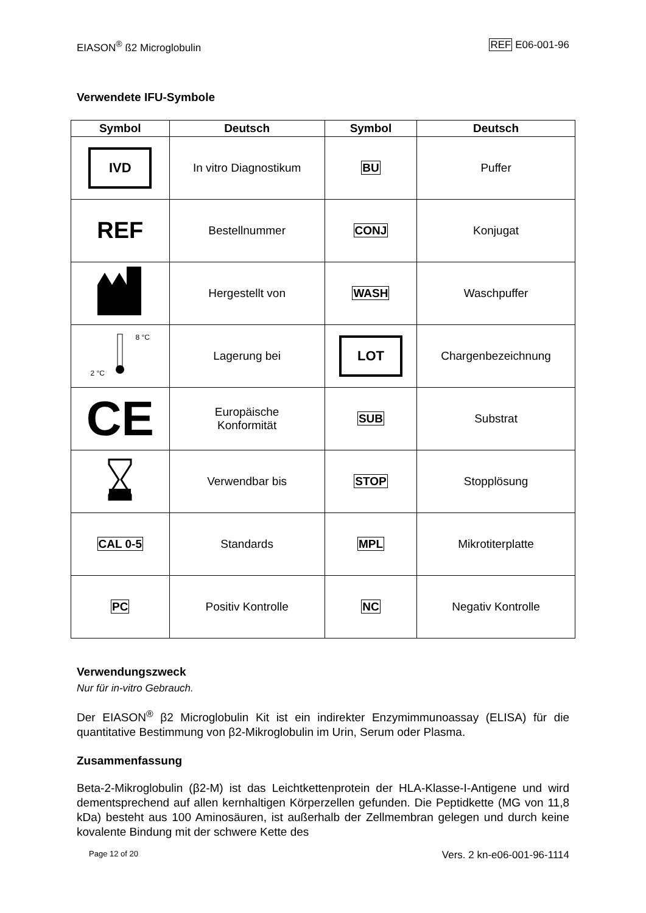EIASON<sup>®</sup> ß2 Microglobulin REF E06-001-96
Verwendete IFU-Symbole
| Symbol | Deutsch | Symbol | Deutsch |
| --- | --- | --- | --- |
| IVD | In vitro Diagnostikum | BU | Puffer |
| REF | Bestellnummer | CONJ | Konjugat |
| | Hergestellt von | WASH | Waschpuffer |
| 2 °C 8 °C | Lagerung bei | LOT | Chargenbezeichnung |
| CE | Europäische Konformität | SUB | Substrat |
| | Verwendbar bis | STOP | Stopplösung |
| CAL 0-5 | Standards | MPL | Mikrotiterplatte |
| PC | Positiv Kontrolle | NC | Negativ Kontrolle |
Verwendungszweck
Nur für in-vitro Gebrauch.
Der EIASON<sup>®</sup> β2 Microglobulin Kit ist ein indirekter Enzymimmunoassay (ELISA) für die quantitative Bestimmung von β2-Mikroglobulin im Urin, Serum oder Plasma.
Zusammenfassung
Beta-2-Mikroglobulin (β2-M) ist das Leichtkettenprotein der HLA-Klasse-I-Antigene und wird dementsprechend auf allen kernhaltigen Körperzellen gefunden. Die Peptidkette (MG von 11,8 kDa) besteht aus 100 Aminosäuren, ist außerhalb der Zellmembran gelegen und durch keine kovalente Bindung mit der schwere Kette des
Page 12 of 20 Vers. 2 kn-e06-001-96-1114